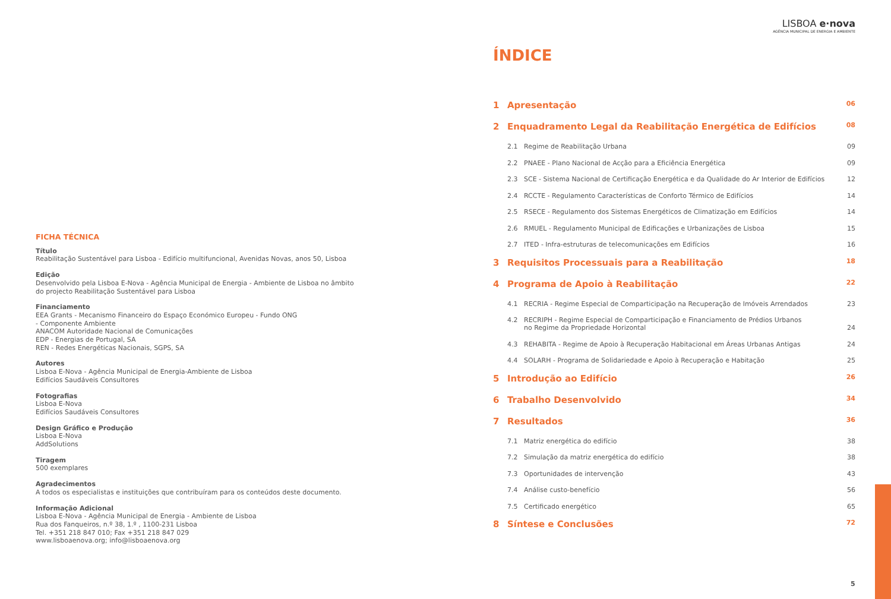FICHA TÉCNICA
Título
Reabilitação Sustentável para Lisboa - Edifício multifuncional, Avenidas Novas, anos 50, Lisboa
Edição
Desenvolvido pela Lisboa E-Nova - Agência Municipal de Energia - Ambiente de Lisboa no âmbito
do projecto Reabilitação Sustentável para Lisboa
Financiamento
EEA Grants - Mecanismo Financeiro do Espaço Económico Europeu - Fundo ONG
- Componente Ambiente
ANACOM Autoridade Nacional de Comunicações
EDP - Energias de Portugal, SA
REN - Redes Energéticas Nacionais, SGPS, SA
Autores
Lisboa E-Nova - Agência Municipal de Energia-Ambiente de Lisboa
Edifícios Saudáveis Consultores
Fotografias
Lisboa E-Nova
Edifícios Saudáveis Consultores
Design Gráfico e Produção
Lisboa E-Nova
AddSolutions
Tiragem
500 exemplares
Agradecimentos
A todos os especialistas e instituições que contribuíram para os conteúdos deste documento.
Informação Adicional
Lisboa E-Nova - Agência Municipal de Energia - Ambiente de Lisboa
Rua dos Fanqueiros, n.º 38, 1.º , 1100-231 Lisboa
Tel. +351 218 847 010; Fax +351 218 847 029
www.lisboaenova.org; info@lisboaenova.org
LISBOA e·nova
AGÊNCIA MUNICIPAL DE ENERGIA E AMBIENTE
ÍNDICE
1 Apresentação 06
2 Enquadramento Legal da Reabilitação Energética de Edifícios 08
2.1 Regime de Reabilitação Urbana 09
2.2 PNAEE - Plano Nacional de Acção para a Eficiência Energética 09
2.3 SCE - Sistema Nacional de Certificação Energética e da Qualidade do Ar Interior de Edifícios 12
2.4 RCCTE - Regulamento Características de Conforto Térmico de Edifícios 14
2.5 RSECE - Regulamento dos Sistemas Energéticos de Climatização em Edifícios 14
2.6 RMUEL - Regulamento Municipal de Edificações e Urbanizações de Lisboa 15
2.7 ITED - Infra-estruturas de telecomunicações em Edifícios 16
3 Requisitos Processuais para a Reabilitação 18
4 Programa de Apoio à Reabilitação 22
4.1 RECRIA - Regime Especial de Comparticipação na Recuperação de Imóveis Arrendados 23
4.2 RECRIPH - Regime Especial de Comparticipação e Financiamento de Prédios Urbanos
no Regime da Propriedade Horizontal
24
4.3 REHABITA - Regime de Apoio à Recuperação Habitacional em Áreas Urbanas Antigas 24
4.4 SOLARH - Programa de Solidariedade e Apoio à Recuperação e Habitação 25
5 Introdução ao Edifício 26
6 Trabalho Desenvolvido 34
7 Resultados 36
7.1 Matriz energética do edifício 38
7.2 Simulação da matriz energética do edifício 38
7.3 Oportunidades de intervenção 43
7.4 Análise custo-benefício 56
7.5 Certificado energético 65
8 Síntese e Conclusões 72
5